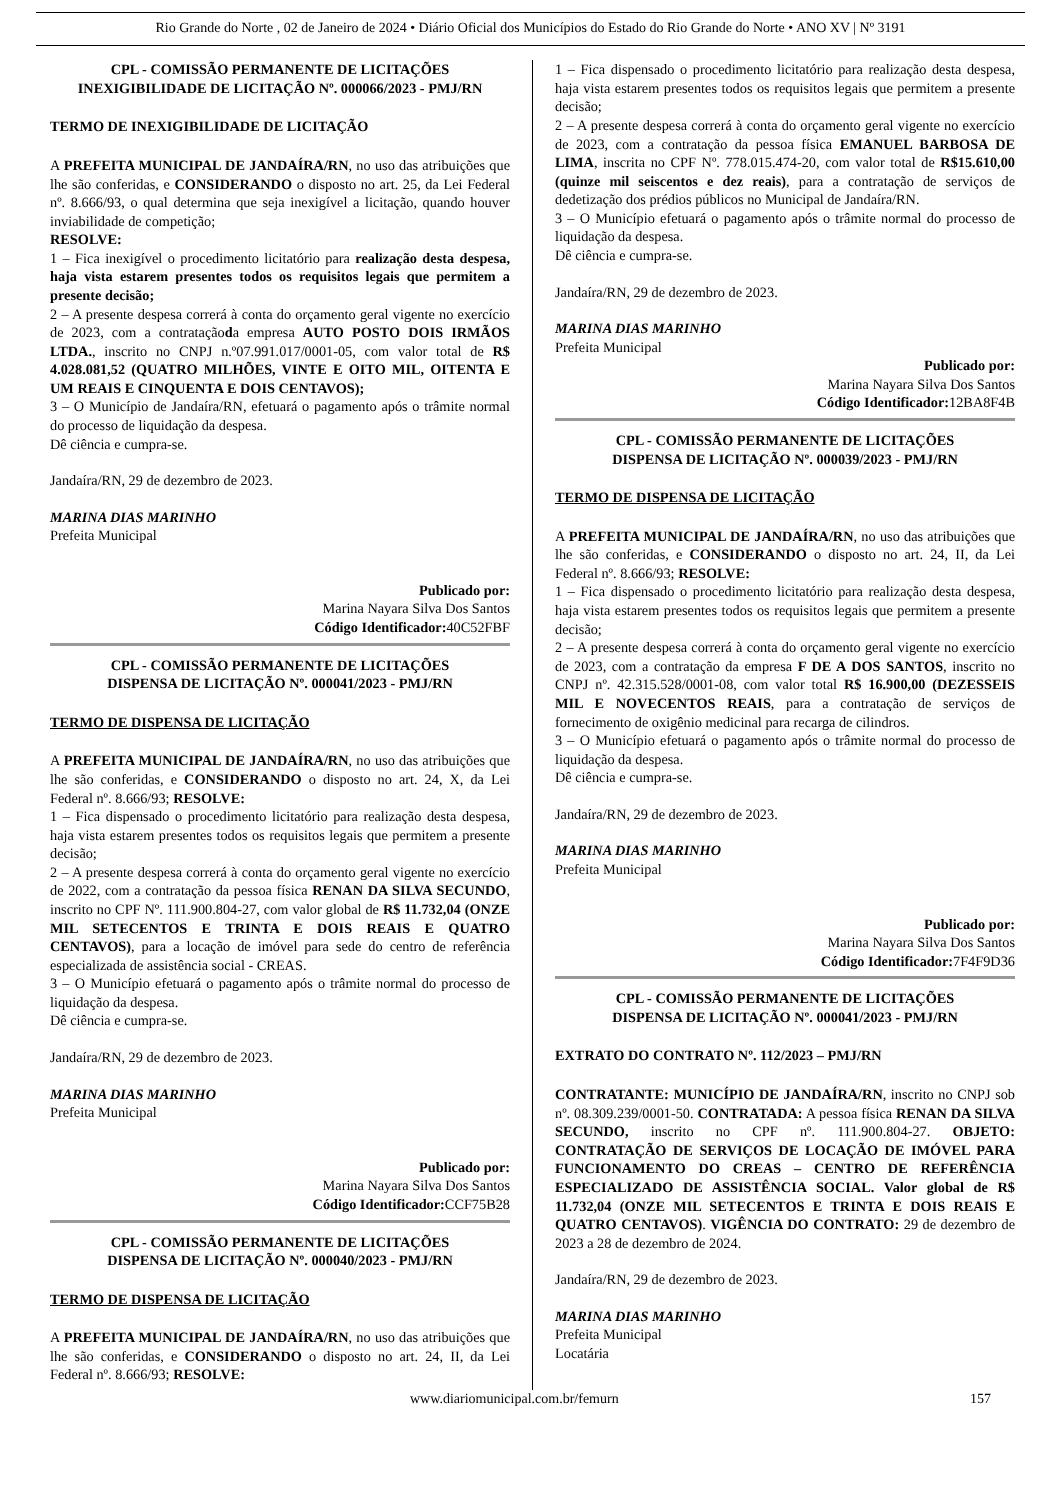Rio Grande do Norte , 02 de Janeiro de 2024 • Diário Oficial dos Municípios do Estado do Rio Grande do Norte • ANO XV | Nº 3191
CPL - COMISSÃO PERMANENTE DE LICITAÇÕES
INEXIGIBILIDADE DE LICITAÇÃO Nº. 000066/2023 - PMJ/RN
TERMO DE INEXIGIBILIDADE DE LICITAÇÃO
A PREFEITA MUNICIPAL DE JANDAÍRA/RN, no uso das atribuições que lhe são conferidas, e CONSIDERANDO o disposto no art. 25, da Lei Federal nº. 8.666/93, o qual determina que seja inexigível a licitação, quando houver inviabilidade de competição;
RESOLVE:
1 – Fica inexigível o procedimento licitatório para realização desta despesa, haja vista estarem presentes todos os requisitos legais que permitem a presente decisão;
2 – A presente despesa correrá à conta do orçamento geral vigente no exercício de 2023, com a contrataçãoda empresa AUTO POSTO DOIS IRMÃOS LTDA., inscrito no CNPJ n.º07.991.017/0001-05, com valor total de R$ 4.028.081,52 (QUATRO MILHÕES, VINTE E OITO MIL, OITENTA E UM REAIS E CINQUENTA E DOIS CENTAVOS);
3 – O Município de Jandaíra/RN, efetuará o pagamento após o trâmite normal do processo de liquidação da despesa.
Dê ciência e cumpra-se.
Jandaíra/RN, 29 de dezembro de 2023.
MARINA DIAS MARINHO
Prefeita Municipal
Publicado por:
Marina Nayara Silva Dos Santos
Código Identificador: 40C52FBF
CPL - COMISSÃO PERMANENTE DE LICITAÇÕES
DISPENSA DE LICITAÇÃO Nº. 000041/2023 - PMJ/RN
TERMO DE DISPENSA DE LICITAÇÃO
A PREFEITA MUNICIPAL DE JANDAÍRA/RN, no uso das atribuições que lhe são conferidas, e CONSIDERANDO o disposto no art. 24, X, da Lei Federal nº. 8.666/93; RESOLVE:
1 – Fica dispensado o procedimento licitatório para realização desta despesa, haja vista estarem presentes todos os requisitos legais que permitem a presente decisão;
2 – A presente despesa correrá à conta do orçamento geral vigente no exercício de 2022, com a contratação da pessoa física RENAN DA SILVA SECUNDO, inscrito no CPF Nº. 111.900.804-27, com valor global de R$ 11.732,04 (ONZE MIL SETECENTOS E TRINTA E DOIS REAIS E QUATRO CENTAVOS), para a locação de imóvel para sede do centro de referência especializada de assistência social - CREAS.
3 – O Município efetuará o pagamento após o trâmite normal do processo de liquidação da despesa.
Dê ciência e cumpra-se.
Jandaíra/RN, 29 de dezembro de 2023.
MARINA DIAS MARINHO
Prefeita Municipal
Publicado por:
Marina Nayara Silva Dos Santos
Código Identificador: CCF75B28
CPL - COMISSÃO PERMANENTE DE LICITAÇÕES
DISPENSA DE LICITAÇÃO Nº. 000040/2023 - PMJ/RN
TERMO DE DISPENSA DE LICITAÇÃO
A PREFEITA MUNICIPAL DE JANDAÍRA/RN, no uso das atribuições que lhe são conferidas, e CONSIDERANDO o disposto no art. 24, II, da Lei Federal nº. 8.666/93; RESOLVE:
1 – Fica dispensado o procedimento licitatório para realização desta despesa, haja vista estarem presentes todos os requisitos legais que permitem a presente decisão;
2 – A presente despesa correrá à conta do orçamento geral vigente no exercício de 2023, com a contratação da pessoa física EMANUEL BARBOSA DE LIMA, inscrita no CPF Nº. 778.015.474-20, com valor total de R$15.610,00 (quinze mil seiscentos e dez reais), para a contratação de serviços de dedetização dos prédios públicos no Municipal de Jandaíra/RN.
3 – O Município efetuará o pagamento após o trâmite normal do processo de liquidação da despesa.
Dê ciência e cumpra-se.
Jandaíra/RN, 29 de dezembro de 2023.
MARINA DIAS MARINHO
Prefeita Municipal
Publicado por:
Marina Nayara Silva Dos Santos
Código Identificador: 12BA8F4B
CPL - COMISSÃO PERMANENTE DE LICITAÇÕES
DISPENSA DE LICITAÇÃO Nº. 000039/2023 - PMJ/RN
TERMO DE DISPENSA DE LICITAÇÃO
A PREFEITA MUNICIPAL DE JANDAÍRA/RN, no uso das atribuições que lhe são conferidas, e CONSIDERANDO o disposto no art. 24, II, da Lei Federal nº. 8.666/93; RESOLVE:
1 – Fica dispensado o procedimento licitatório para realização desta despesa, haja vista estarem presentes todos os requisitos legais que permitem a presente decisão;
2 – A presente despesa correrá à conta do orçamento geral vigente no exercício de 2023, com a contratação da empresa F DE A DOS SANTOS, inscrito no CNPJ nº. 42.315.528/0001-08, com valor total R$ 16.900,00 (DEZESSEIS MIL E NOVECENTOS REAIS, para a contratação de serviços de fornecimento de oxigênio medicinal para recarga de cilindros.
3 – O Município efetuará o pagamento após o trâmite normal do processo de liquidação da despesa.
Dê ciência e cumpra-se.
Jandaíra/RN, 29 de dezembro de 2023.
MARINA DIAS MARINHO
Prefeita Municipal
Publicado por:
Marina Nayara Silva Dos Santos
Código Identificador: 7F4F9D36
CPL - COMISSÃO PERMANENTE DE LICITAÇÕES
DISPENSA DE LICITAÇÃO Nº. 000041/2023 - PMJ/RN
EXTRATO DO CONTRATO Nº. 112/2023 – PMJ/RN
CONTRATANTE: MUNICÍPIO DE JANDAÍRA/RN, inscrito no CNPJ sob nº. 08.309.239/0001-50. CONTRATADA: A pessoa física RENAN DA SILVA SECUNDO, inscrito no CPF nº. 111.900.804-27. OBJETO: CONTRATAÇÃO DE SERVIÇOS DE LOCAÇÃO DE IMÓVEL PARA FUNCIONAMENTO DO CREAS – CENTRO DE REFERÊNCIA ESPECIALIZADO DE ASSISTÊNCIA SOCIAL. Valor global de R$ 11.732,04 (ONZE MIL SETECENTOS E TRINTA E DOIS REAIS E QUATRO CENTAVOS). VIGÊNCIA DO CONTRATO: 29 de dezembro de 2023 a 28 de dezembro de 2024.
Jandaíra/RN, 29 de dezembro de 2023.
MARINA DIAS MARINHO
Prefeita Municipal
Locatária
www.diariomunicipal.com.br/femurn 157